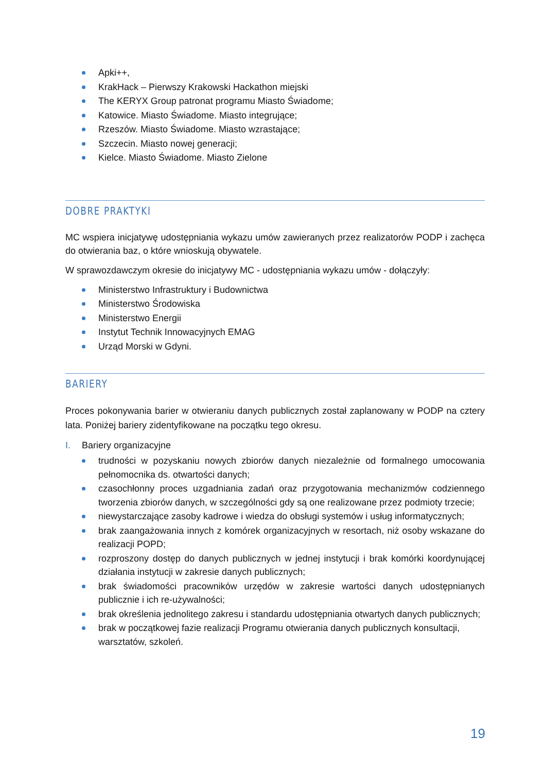Apki++,
KrakHack – Pierwszy Krakowski Hackathon miejski
The KERYX Group patronat programu Miasto Świadome;
Katowice. Miasto Świadome. Miasto integrujące;
Rzeszów. Miasto Świadome. Miasto wzrastające;
Szczecin. Miasto nowej generacji;
Kielce. Miasto Świadome. Miasto Zielone
DOBRE PRAKTYKI
MC wspiera inicjatywę udostępniania wykazu umów zawieranych przez realizatorów PODP i zachęca do otwierania baz, o które wnioskują obywatele.
W sprawozdawczym okresie do inicjatywy MC - udostępniania wykazu umów - dołączyły:
Ministerstwo Infrastruktury i Budownictwa
Ministerstwo Środowiska
Ministerstwo Energii
Instytut Technik Innowacyjnych EMAG
Urząd Morski w Gdyni.
BARIERY
Proces pokonywania barier w otwieraniu danych publicznych został zaplanowany w PODP na cztery lata. Poniżej bariery zidentyfikowane na początku tego okresu.
I. Bariery organizacyjne
trudności w pozyskaniu nowych zbiorów danych niezależnie od formalnego umocowania pełnomocnika ds. otwartości danych;
czasochłonny proces uzgadniania zadań oraz przygotowania mechanizmów codziennego tworzenia zbiorów danych, w szczególności gdy są one realizowane przez podmioty trzecie;
niewystarczające zasoby kadrowe i wiedza do obsługi systemów i usług informatycznych;
brak zaangażowania innych z komórek organizacyjnych w resortach, niż osoby wskazane do realizacji POPD;
rozproszony dostęp do danych publicznych w jednej instytucji i brak komórki koordynującej działania instytucji w zakresie danych publicznych;
brak świadomości pracowników urzędów w zakresie wartości danych udostępnianych publicznie i ich re-używalności;
brak określenia jednolitego zakresu i standardu udostępniania otwartych danych publicznych;
brak w początkowej fazie realizacji Programu otwierania danych publicznych konsultacji, warsztatów, szkoleń.
19